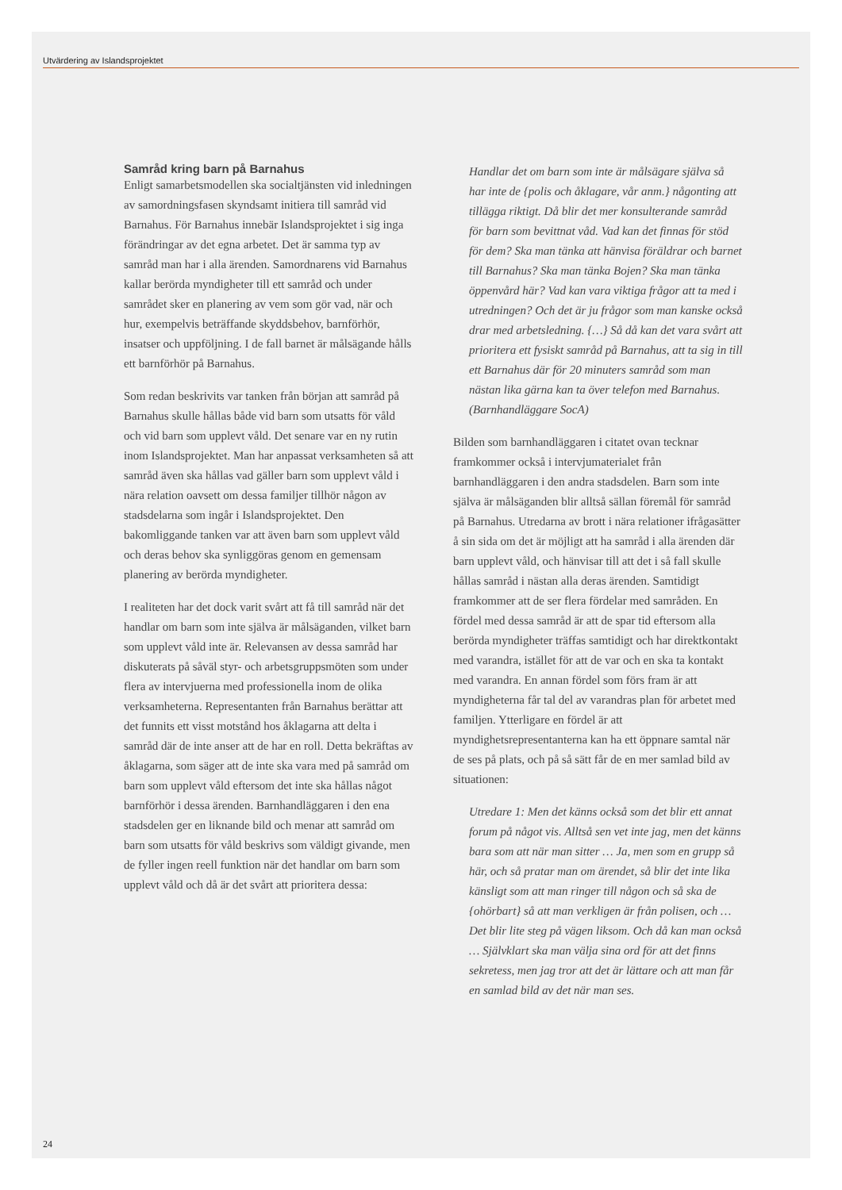Utvärdering av Islandsprojektet
Samråd kring barn på Barnahus
Enligt samarbetsmodellen ska socialtjänsten vid inledningen av samordningsfasen skyndsamt initiera till samråd vid Barnahus. För Barnahus innebär Islandsprojektet i sig inga förändringar av det egna arbetet. Det är samma typ av samråd man har i alla ärenden. Samordnarens vid Barnahus kallar berörda myndigheter till ett samråd och under samrådet sker en planering av vem som gör vad, när och hur, exempelvis beträffande skyddsbehov, barnförhör, insatser och uppföljning. I de fall barnet är målsägande hålls ett barnförhör på Barnahus.
Som redan beskrivits var tanken från början att samråd på Barnahus skulle hållas både vid barn som utsatts för våld och vid barn som upplevt våld. Det senare var en ny rutin inom Islandsprojektet. Man har anpassat verksamheten så att samråd även ska hållas vad gäller barn som upplevt våld i nära relation oavsett om dessa familjer tillhör någon av stadsdelarna som ingår i Islandsprojektet. Den bakomliggande tanken var att även barn som upplevt våld och deras behov ska synliggöras genom en gemensam planering av berörda myndigheter.
I realiteten har det dock varit svårt att få till samråd när det handlar om barn som inte själva är målsäganden, vilket barn som upplevt våld inte är. Relevansen av dessa samråd har diskuterats på såväl styr- och arbetsgruppsmöten som under flera av intervjuerna med professionella inom de olika verksamheterna. Representanten från Barnahus berättar att det funnits ett visst motstånd hos åklagarna att delta i samråd där de inte anser att de har en roll. Detta bekräftas av åklagarna, som säger att de inte ska vara med på samråd om barn som upplevt våld eftersom det inte ska hållas något barnförhör i dessa ärenden. Barnhandläggaren i den ena stadsdelen ger en liknande bild och menar att samråd om barn som utsatts för våld beskrivs som väldigt givande, men de fyller ingen reell funktion när det handlar om barn som upplevt våld och då är det svårt att prioritera dessa:
Handlar det om barn som inte är målsägare själva så har inte de {polis och åklagare, vår anm.} någonting att tillägga riktigt. Då blir det mer konsulterande samråd för barn som bevittnat våd. Vad kan det finnas för stöd för dem? Ska man tänka att hänvisa föräldrar och barnet till Barnahus? Ska man tänka Bojen? Ska man tänka öppenvård här? Vad kan vara viktiga frågor att ta med i utredningen? Och det är ju frågor som man kanske också drar med arbetsledning. {…} Så då kan det vara svårt att prioritera ett fysiskt samråd på Barnahus, att ta sig in till ett Barnahus där för 20 minuters samråd som man nästan lika gärna kan ta över telefon med Barnahus. (Barnhandläggare SocA)
Bilden som barnhandläggaren i citatet ovan tecknar framkommer också i intervjumaterialet från barnhandläggaren i den andra stadsdelen. Barn som inte själva är målsäganden blir alltså sällan föremål för samråd på Barnahus. Utredarna av brott i nära relationer ifrågasätter å sin sida om det är möjligt att ha samråd i alla ärenden där barn upplevt våld, och hänvisar till att det i så fall skulle hållas samråd i nästan alla deras ärenden. Samtidigt framkommer att de ser flera fördelar med samråden. En fördel med dessa samråd är att de spar tid eftersom alla berörda myndigheter träffas samtidigt och har direktkontakt med varandra, istället för att de var och en ska ta kontakt med varandra. En annan fördel som förs fram är att myndigheterna får tal del av varandras plan för arbetet med familjen. Ytterligare en fördel är att myndighetsrepresentanterna kan ha ett öppnare samtal när de ses på plats, och på så sätt får de en mer samlad bild av situationen:
Utredare 1: Men det känns också som det blir ett annat forum på något vis. Alltså sen vet inte jag, men det känns bara som att när man sitter … Ja, men som en grupp så här, och så pratar man om ärendet, så blir det inte lika känsligt som att man ringer till någon och så ska de {ohörbart} så att man verkligen är från polisen, och … Det blir lite steg på vägen liksom. Och då kan man också … Självklart ska man välja sina ord för att det finns sekretess, men jag tror att det är lättare och att man får en samlad bild av det när man ses.
24